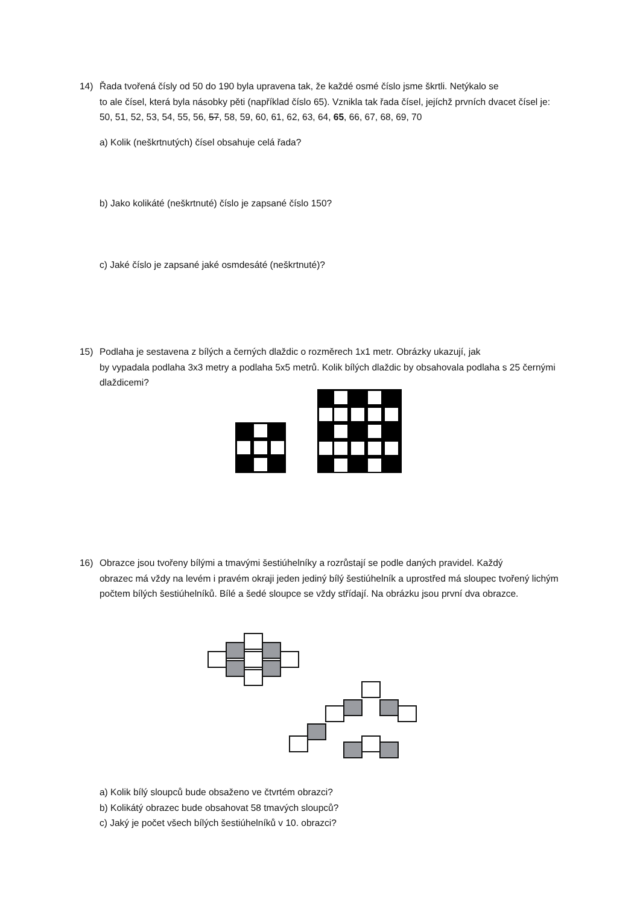14) Řada tvořená čísly od 50 do 190 byla upravena tak, že každé osmé číslo jsme škrtli. Netýkalo se
to ale čísel, která byla násobky pěti (například číslo 65). Vznikla tak řada čísel, jejíchž prvních dvacet čísel je:
50, 51, 52, 53, 54, 55, 56, 57, 58, 59, 60, 61, 62, 63, 64, 65, 66, 67, 68, 69, 70
a) Kolik (neškrtnutých) čísel obsahuje celá řada?
b) Jako kolikáté (neškrtnuté) číslo je zapsané číslo 150?
c) Jaké číslo je zapsané jaké osmdesáté (neškrtnuté)?
15) Podlaha je sestavena z bílých a černých dlaždic o rozměrech 1x1 metr. Obrázky ukazují, jak
by vypadala podlaha 3x3 metry a podlaha 5x5 metrů. Kolik bílých dlaždic by obsahovala podlaha s 25 černými dlaždicemi?
16) Obrazce jsou tvořeny bílými a tmavými šestiúhelníky a rozrůstají se podle daných pravidel. Každý
obrazec má vždy na levém i pravém okraji jeden jediný bílý šestiúhelník a uprostřed má sloupec tvořený lichým počtem bílých šestiúhelníků. Bílé a šedé sloupce se vždy střídají. Na obrázku jsou první dva obrazce.
a) Kolik bílý sloupců bude obsaženo ve čtvrtém obrazci?
b) Kolikátý obrazec bude obsahovat 58 tmavých sloupců?
c) Jaký je počet všech bílých šestiúhelníků v 10. obrazci?